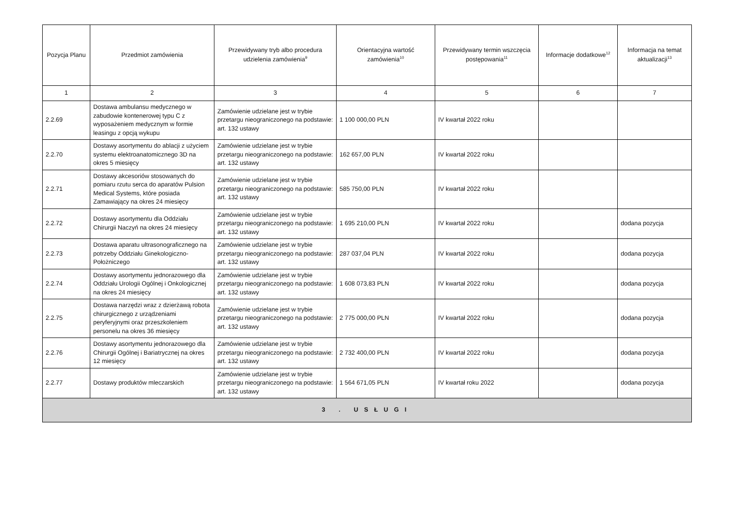| Pozycja Planu | Przedmiot zamówienia | Przewidywany tryb albo procedura udzielenia zamówienia<sup>9</sup> | Orientacyjna wartość zamówienia<sup>10</sup> | Przewidywany termin wszczęcia postępowania<sup>11</sup> | Informacje dodatkowe<sup>12</sup> | Informacja na temat aktualizacji<sup>13</sup> |
| --- | --- | --- | --- | --- | --- | --- |
| 1 | 2 | 3 | 4 | 5 | 6 | 7 |
| 2.2.69 | Dostawa ambulansu medycznego w zabudowie kontenerowej typu C z wyposażeniem medycznym w formie leasingu z opcją wykupu | Zamówienie udzielane jest w trybie przetargu nieograniczonego na podstawie: art. 132 ustawy | 1 100 000,00 PLN | IV kwartał 2022 roku | | |
| 2.2.70 | Dostawy asortymentu do ablacji z użyciem systemu elektroanatomicznego 3D na okres 5 miesięcy | Zamówienie udzielane jest w trybie przetargu nieograniczonego na podstawie: art. 132 ustawy | 162 657,00 PLN | IV kwartał 2022 roku | | |
| 2.2.71 | Dostawy akcesoriów stosowanych do pomiaru rzutu serca do aparatów Pulsion Medical Systems, które posiada Zamawiający na okres 24 miesięcy | Zamówienie udzielane jest w trybie przetargu nieograniczonego na podstawie: art. 132 ustawy | 585 750,00 PLN | IV kwartał 2022 roku | | |
| 2.2.72 | Dostawy asortymentu dla Oddziału Chirurgii Naczyń na okres 24 miesięcy | Zamówienie udzielane jest w trybie przetargu nieograniczonego na podstawie: art. 132 ustawy | 1 695 210,00 PLN | IV kwartał 2022 roku | | dodana pozycja |
| 2.2.73 | Dostawa aparatu ultrasonograficznego na potrzeby Oddziału Ginekologiczno-Położniczego | Zamówienie udzielane jest w trybie przetargu nieograniczonego na podstawie: art. 132 ustawy | 287 037,04 PLN | IV kwartał 2022 roku | | dodana pozycja |
| 2.2.74 | Dostawy asortymentu jednorazowego dla Oddziału Urologii Ogólnej i Onkologicznej na okres 24 miesięcy | Zamówienie udzielane jest w trybie przetargu nieograniczonego na podstawie: art. 132 ustawy | 1 608 073,83 PLN | IV kwartał 2022 roku | | dodana pozycja |
| 2.2.75 | Dostawa narzędzi wraz z dzierżawą robota chirurgicznego z urządzeniami peryferyjnymi oraz przeszkoleniem personelu na okres 36 miesięcy | Zamówienie udzielane jest w trybie przetargu nieograniczonego na podstawie: art. 132 ustawy | 2 775 000,00 PLN | IV kwartał 2022 roku | | dodana pozycja |
| 2.2.76 | Dostawy asortymentu jednorazowego dla Chirurgii Ogólnej i Bariatrycznej na okres 12 miesięcy | Zamówienie udzielane jest w trybie przetargu nieograniczonego na podstawie: art. 132 ustawy | 2 732 400,00 PLN | IV kwartał 2022 roku | | dodana pozycja |
| 2.2.77 | Dostawy produktów mleczarskich | Zamówienie udzielane jest w trybie przetargu nieograniczonego na podstawie: art. 132 ustawy | 1 564 671,05 PLN | IV kwartał roku 2022 | | dodana pozycja |
| 3 . USŁUGI | | | | | | |